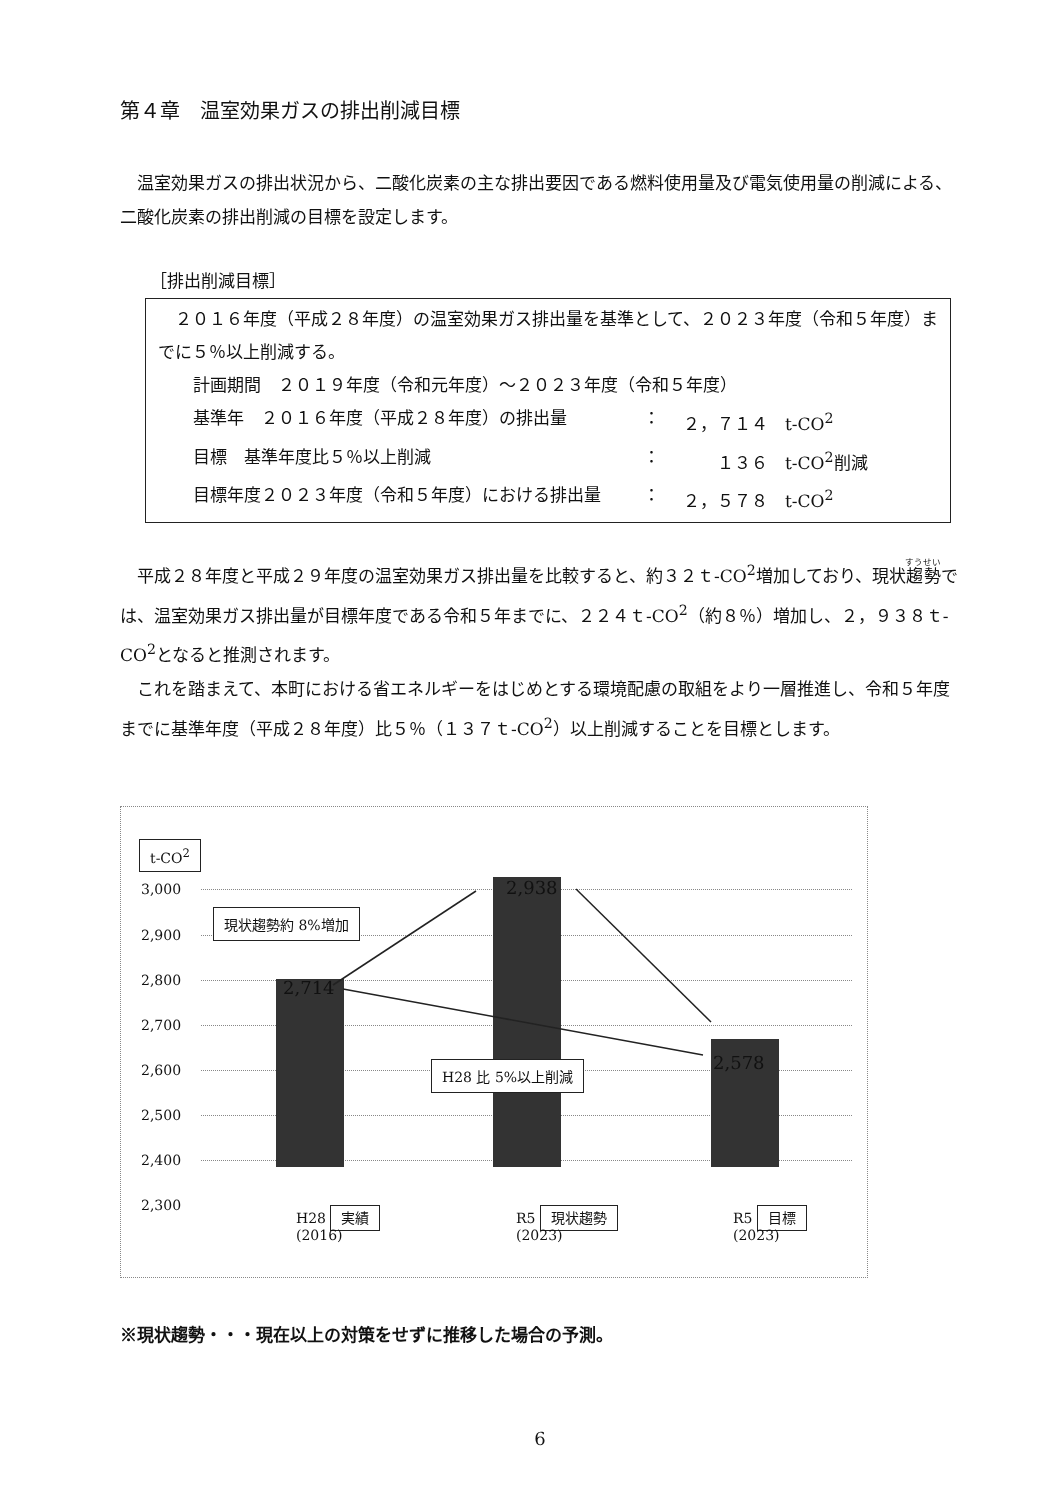第４章　温室効果ガスの排出削減目標
　温室効果ガスの排出状況から、二酸化炭素の主な排出要因である燃料使用量及び電気使用量の削減による、二酸化炭素の排出削減の目標を設定します。
［排出削減目標］
　２０１６年度（平成２８年度）の温室効果ガス排出量を基準として、２０２３年度（令和５年度）までに５％以上削減する。
計画期間　２０１９年度（令和元年度）～２０２３年度（令和５年度）
基準年　２０１６年度（平成２８年度）の排出量 ： ２，７１４　t-CO<sup>2</sup>
目標　基準年度比５％以上削減 ：　　１３６　t-CO<sup>2</sup>削減
目標年度２０２３年度（令和５年度）における排出量 ： ２，５７８　t-CO<sup>2</sup>
　平成２８年度と平成２９年度の温室効果ガス排出量を比較すると、約３２ｔ-CO<sup>2</sup>増加しており、現状趨勢では、温室効果ガス排出量が目標年度である令和５年までに、２２４ｔ-CO<sup>2</sup>（約８％）増加し、２，９３８ｔ-CO<sup>2</sup>となると推測されます。
　これを踏まえて、本町における省エネルギーをはじめとする環境配慮の取組をより一層推進し、令和５年度までに基準年度（平成２８年度）比５％（１３７ｔ-CO<sup>2</sup>）以上削減することを目標とします。
t-CO<sup>2</sup>
3,000
2,900
2,800
2,700
2,600
2,500
2,400
2,300
現状趨勢約 8%増加
2,714
2,938
2,578
H28 比 5%以上削減
H28 実績
(2016)
R5 現状趨勢
(2023)
R5 目標
(2023)
※現状趨勢・・・現在以上の対策をせずに推移した場合の予測。
6